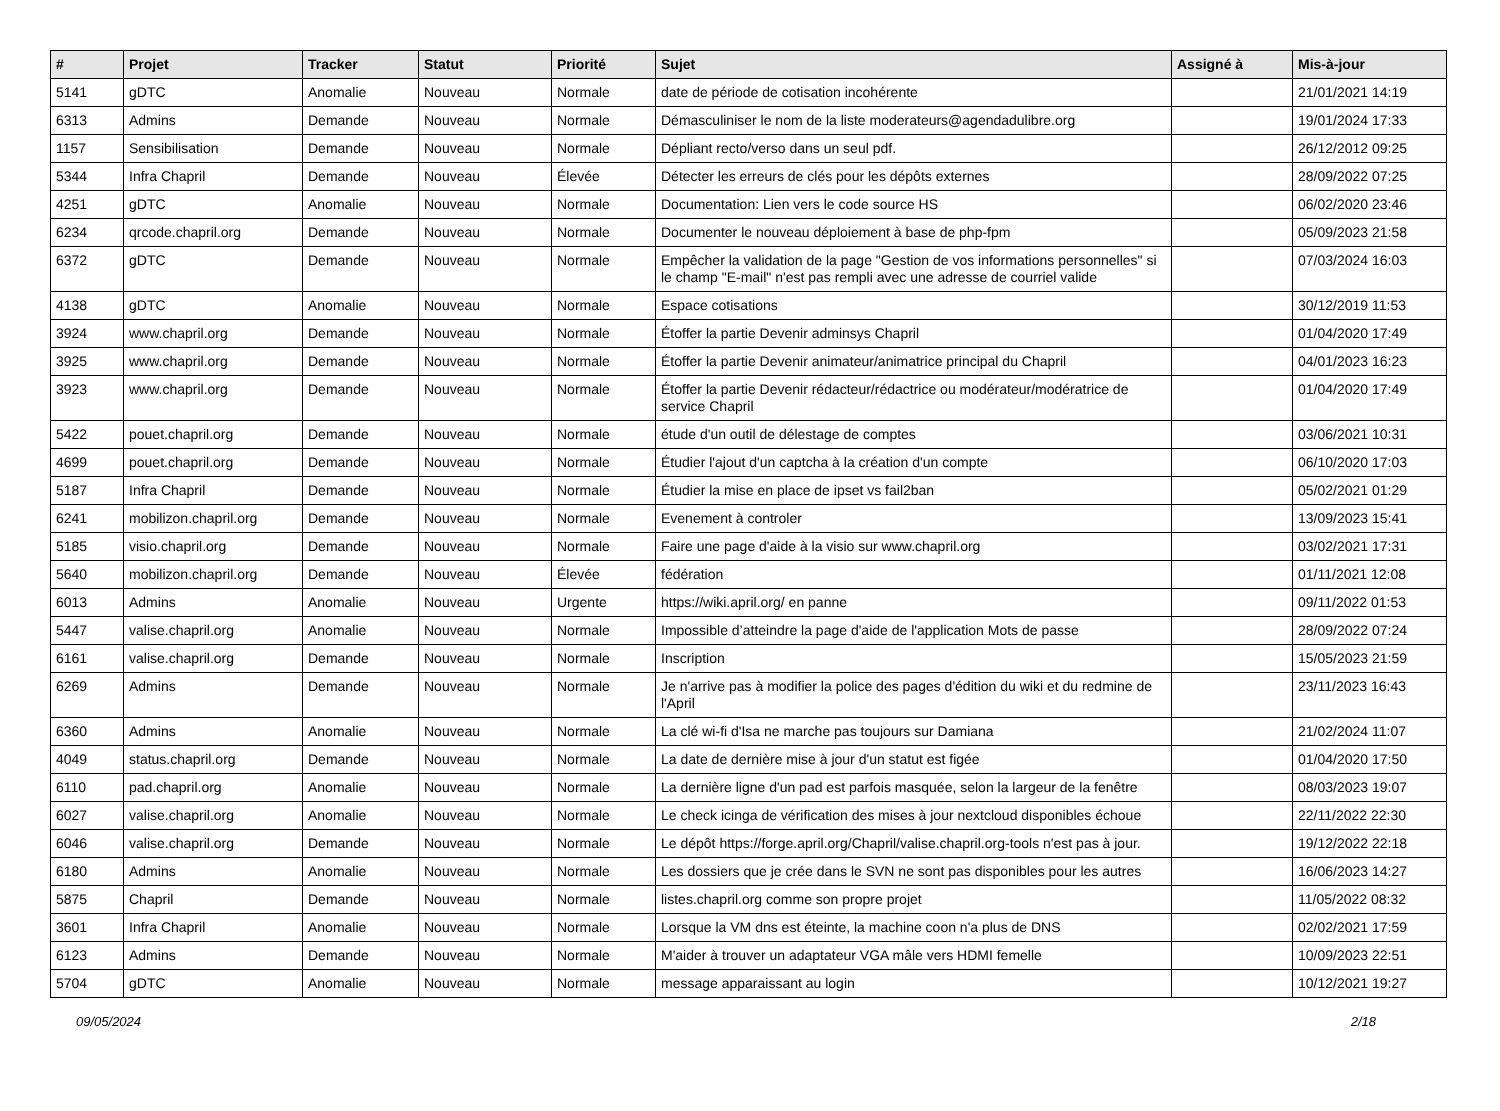| # | Projet | Tracker | Statut | Priorité | Sujet | Assigné à | Mis-à-jour |
| --- | --- | --- | --- | --- | --- | --- | --- |
| 5141 | gDTC | Anomalie | Nouveau | Normale | date de période de cotisation incohérente | | 21/01/2021 14:19 |
| 6313 | Admins | Demande | Nouveau | Normale | Démasculiniser le nom de la liste moderateurs@agendadulibre.org | | 19/01/2024 17:33 |
| 1157 | Sensibilisation | Demande | Nouveau | Normale | Dépliant recto/verso dans un seul pdf. | | 26/12/2012 09:25 |
| 5344 | Infra Chapril | Demande | Nouveau | Élevée | Détecter les erreurs de clés pour les dépôts externes | | 28/09/2022 07:25 |
| 4251 | gDTC | Anomalie | Nouveau | Normale | Documentation: Lien vers le code source HS | | 06/02/2020 23:46 |
| 6234 | qrcode.chapril.org | Demande | Nouveau | Normale | Documenter le nouveau déploiement à base de php-fpm | | 05/09/2023 21:58 |
| 6372 | gDTC | Demande | Nouveau | Normale | Empêcher la validation de la page "Gestion de vos informations personnelles" si le champ "E-mail" n'est pas rempli avec une adresse de courriel valide | | 07/03/2024 16:03 |
| 4138 | gDTC | Anomalie | Nouveau | Normale | Espace cotisations | | 30/12/2019 11:53 |
| 3924 | www.chapril.org | Demande | Nouveau | Normale | Étoffer la partie Devenir adminsys Chapril | | 01/04/2020 17:49 |
| 3925 | www.chapril.org | Demande | Nouveau | Normale | Étoffer la partie Devenir animateur/animatrice principal du Chapril | | 04/01/2023 16:23 |
| 3923 | www.chapril.org | Demande | Nouveau | Normale | Étoffer la partie Devenir rédacteur/rédactrice ou modérateur/modératrice de service Chapril | | 01/04/2020 17:49 |
| 5422 | pouet.chapril.org | Demande | Nouveau | Normale | étude d'un outil de délestage de comptes | | 03/06/2021 10:31 |
| 4699 | pouet.chapril.org | Demande | Nouveau | Normale | Étudier l'ajout d'un captcha à la création d'un compte | | 06/10/2020 17:03 |
| 5187 | Infra Chapril | Demande | Nouveau | Normale | Étudier la mise en place de ipset vs fail2ban | | 05/02/2021 01:29 |
| 6241 | mobilizon.chapril.org | Demande | Nouveau | Normale | Evenement à controler | | 13/09/2023 15:41 |
| 5185 | visio.chapril.org | Demande | Nouveau | Normale | Faire une page d'aide à la visio sur www.chapril.org | | 03/02/2021 17:31 |
| 5640 | mobilizon.chapril.org | Demande | Nouveau | Élevée | fédération | | 01/11/2021 12:08 |
| 6013 | Admins | Anomalie | Nouveau | Urgente | https://wiki.april.org/ en panne | | 09/11/2022 01:53 |
| 5447 | valise.chapril.org | Anomalie | Nouveau | Normale | Impossible d’atteindre la page d'aide de l'application Mots de passe | | 28/09/2022 07:24 |
| 6161 | valise.chapril.org | Demande | Nouveau | Normale | Inscription | | 15/05/2023 21:59 |
| 6269 | Admins | Demande | Nouveau | Normale | Je n'arrive pas à modifier la police des pages d'édition du wiki et du redmine de l'April | | 23/11/2023 16:43 |
| 6360 | Admins | Anomalie | Nouveau | Normale | La clé wi-fi d'Isa ne marche pas toujours sur Damiana | | 21/02/2024 11:07 |
| 4049 | status.chapril.org | Demande | Nouveau | Normale | La date de dernière mise à jour d'un statut est figée | | 01/04/2020 17:50 |
| 6110 | pad.chapril.org | Anomalie | Nouveau | Normale | La dernière ligne d'un pad est parfois masquée, selon la largeur de la fenêtre | | 08/03/2023 19:07 |
| 6027 | valise.chapril.org | Anomalie | Nouveau | Normale | Le check icinga de vérification des mises à jour nextcloud disponibles échoue | | 22/11/2022 22:30 |
| 6046 | valise.chapril.org | Demande | Nouveau | Normale | Le dépôt https://forge.april.org/Chapril/valise.chapril.org-tools n'est pas à jour. | | 19/12/2022 22:18 |
| 6180 | Admins | Anomalie | Nouveau | Normale | Les dossiers que je crée dans le SVN ne sont pas disponibles pour les autres | | 16/06/2023 14:27 |
| 5875 | Chapril | Demande | Nouveau | Normale | listes.chapril.org comme son propre projet | | 11/05/2022 08:32 |
| 3601 | Infra Chapril | Anomalie | Nouveau | Normale | Lorsque la VM dns est éteinte, la machine coon n'a plus de DNS | | 02/02/2021 17:59 |
| 6123 | Admins | Demande | Nouveau | Normale | M'aider à trouver un adaptateur VGA mâle vers HDMI femelle | | 10/09/2023 22:51 |
| 5704 | gDTC | Anomalie | Nouveau | Normale | message apparaissant au login | | 10/12/2021 19:27 |
09/05/2024 2/18